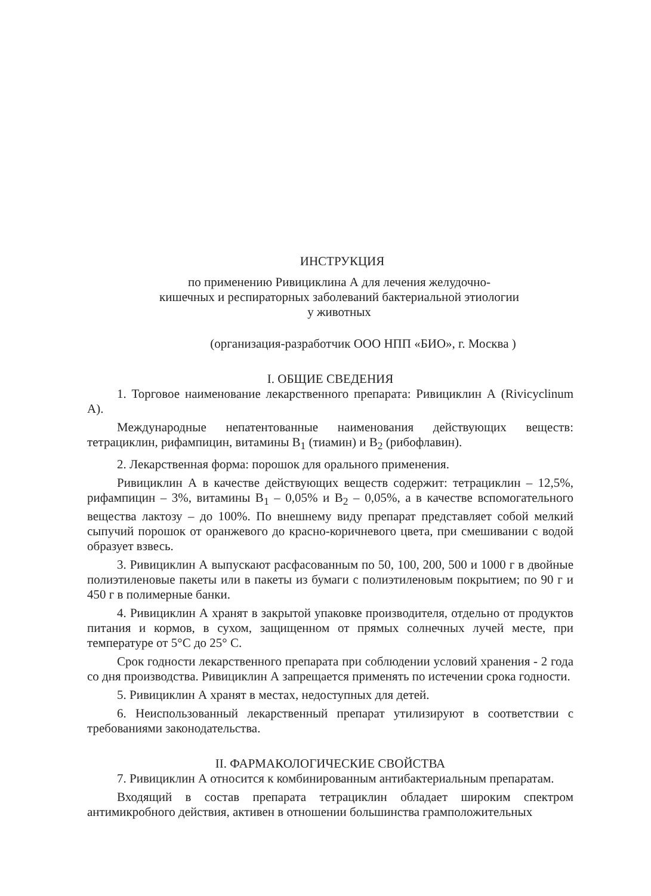ИНСТРУКЦИЯ
по применению Ривициклина А для лечения желудочно-
кишечных и респираторных заболеваний бактериальной этиологии
у животных
(организация-разработчик ООО НПП «БИО», г. Москва )
I. ОБЩИЕ СВЕДЕНИЯ
1. Торговое наименование лекарственного препарата: Ривициклин А (Rivicyclinum A).
Международные непатентованные наименования действующих веществ: тетрациклин, рифампицин, витамины B<sub>1</sub> (тиамин) и B<sub>2</sub> (рибофлавин).
2. Лекарственная форма: порошок для орального применения.
Ривициклин А в качестве действующих веществ содержит: тетрациклин – 12,5%, рифампицин – 3%, витамины B<sub>1</sub> – 0,05% и B<sub>2</sub> – 0,05%, а в качестве вспомогательного вещества лактозу – до 100%. По внешнему виду препарат представляет собой мелкий сыпучий порошок от оранжевого до красно-коричневого цвета, при смешивании с водой образует взвесь.
3. Ривициклин А выпускают расфасованным по 50, 100, 200, 500 и 1000 г в двойные полиэтиленовые пакеты или в пакеты из бумаги с полиэтиленовым покрытием; по 90 г и 450 г в полимерные банки.
4. Ривициклин А хранят в закрытой упаковке производителя, отдельно от продуктов питания и кормов, в сухом, защищенном от прямых солнечных лучей месте, при температуре от 5°С до 25° С.
Срок годности лекарственного препарата при соблюдении условий хранения - 2 года со дня производства. Ривициклин А запрещается применять по истечении срока годности.
5. Ривициклин А хранят в местах, недоступных для детей.
6. Неиспользованный лекарственный препарат утилизируют в соответствии с требованиями законодательства.
II. ФАРМАКОЛОГИЧЕСКИЕ СВОЙСТВА
7. Ривициклин А относится к комбинированным антибактериальным препаратам.
Входящий в состав препарата тетрациклин обладает широким спектром антимикробного действия, активен в отношении большинства грамположительных